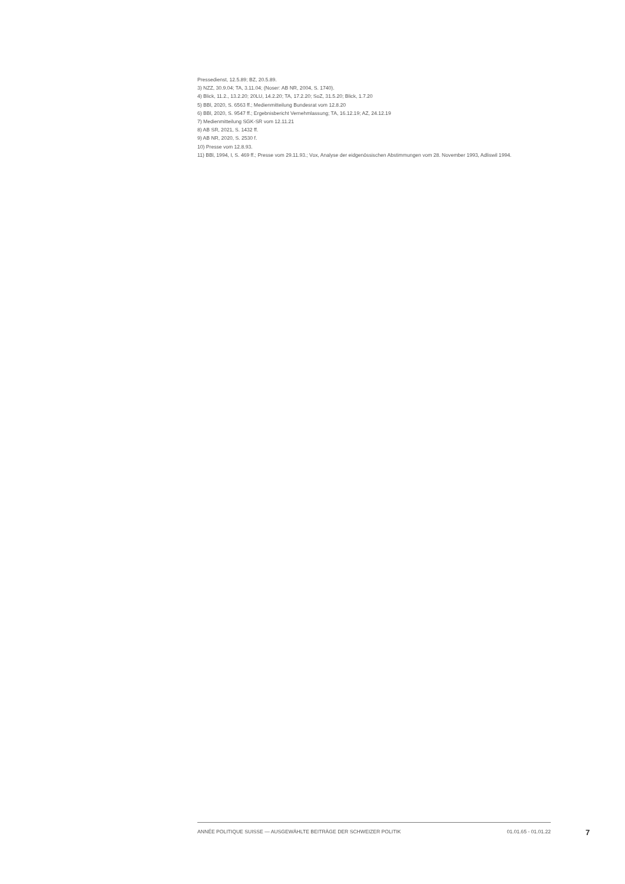Pressedienst, 12.5.89; BZ, 20.5.89.
3) NZZ, 30.9.04; TA, 3.11.04; (Noser: AB NR, 2004, S. 1740).
4) Blick, 11.2., 13.2.20; 20LU, 14.2.20; TA, 17.2.20; SoZ, 31.5.20; Blick, 1.7.20
5) BBl, 2020, S. 6563 ff.; Medienmitteilung Bundesrat vom 12.8.20
6) BBl, 2020, S. 9547 ff.; Ergebnisbericht Vernehmlassung; TA, 16.12.19; AZ, 24.12.19
7) Medienmitteilung SGK-SR vom 12.11.21
8) AB SR, 2021, S. 1432 ff.
9) AB NR, 2020, S. 2530 f.
10) Presse vom 12.8.93.
11) BBl, 1994, I, S. 469 ff.; Presse vom 29.11.93.; Vox, Analyse der eidgenössischen Abstimmungen vom 28. November 1993, Adliswil 1994.
ANNÉE POLITIQUE SUISSE — AUSGEWÄHLTE BEITRÄGE DER SCHWEIZER POLITIK 01.01.65 - 01.01.22
7